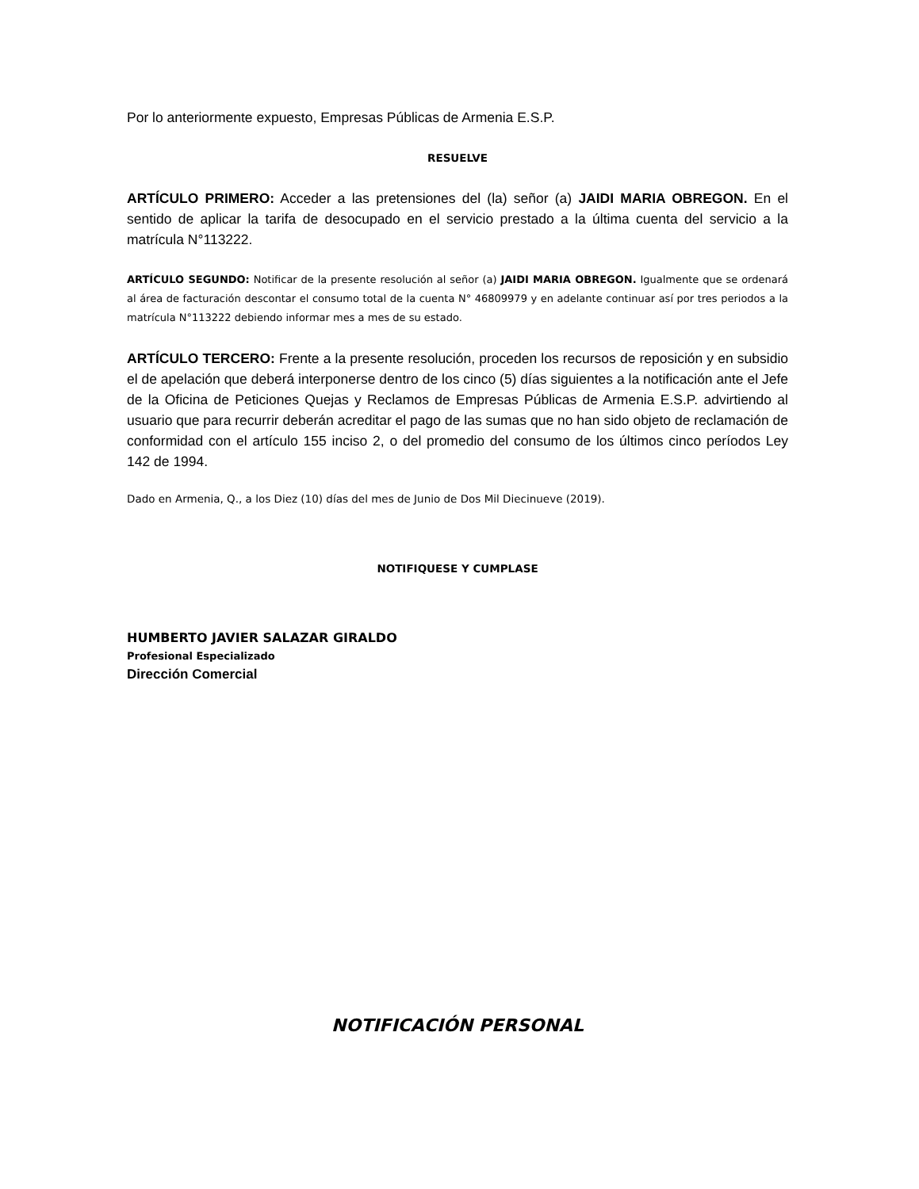Por lo anteriormente expuesto, Empresas Públicas de Armenia E.S.P.
RESUELVE
ARTÍCULO PRIMERO: Acceder a las pretensiones del (la) señor (a) JAIDI MARIA OBREGON. En el sentido de aplicar la tarifa de desocupado en el servicio prestado a la última cuenta del servicio a la matrícula N°113222.
ARTÍCULO SEGUNDO: Notificar de la presente resolución al señor (a) JAIDI MARIA OBREGON. Igualmente que se ordenará al área de facturación descontar el consumo total de la cuenta N° 46809979 y en adelante continuar así por tres periodos a la matrícula N°113222 debiendo informar mes a mes de su estado.
ARTÍCULO TERCERO: Frente a la presente resolución, proceden los recursos de reposición y en subsidio el de apelación que deberá interponerse dentro de los cinco (5) días siguientes a la notificación ante el Jefe de la Oficina de Peticiones Quejas y Reclamos de Empresas Públicas de Armenia E.S.P. advirtiendo al usuario que para recurrir deberán acreditar el pago de las sumas que no han sido objeto de reclamación de conformidad con el artículo 155 inciso 2, o del promedio del consumo de los últimos cinco períodos Ley 142 de 1994.
Dado en Armenia, Q., a los Diez (10) días del mes de Junio de Dos Mil Diecinueve (2019).
NOTIFIQUESE Y CUMPLASE
HUMBERTO JAVIER SALAZAR GIRALDO
Profesional Especializado
Dirección Comercial
NOTIFICACIÓN PERSONAL